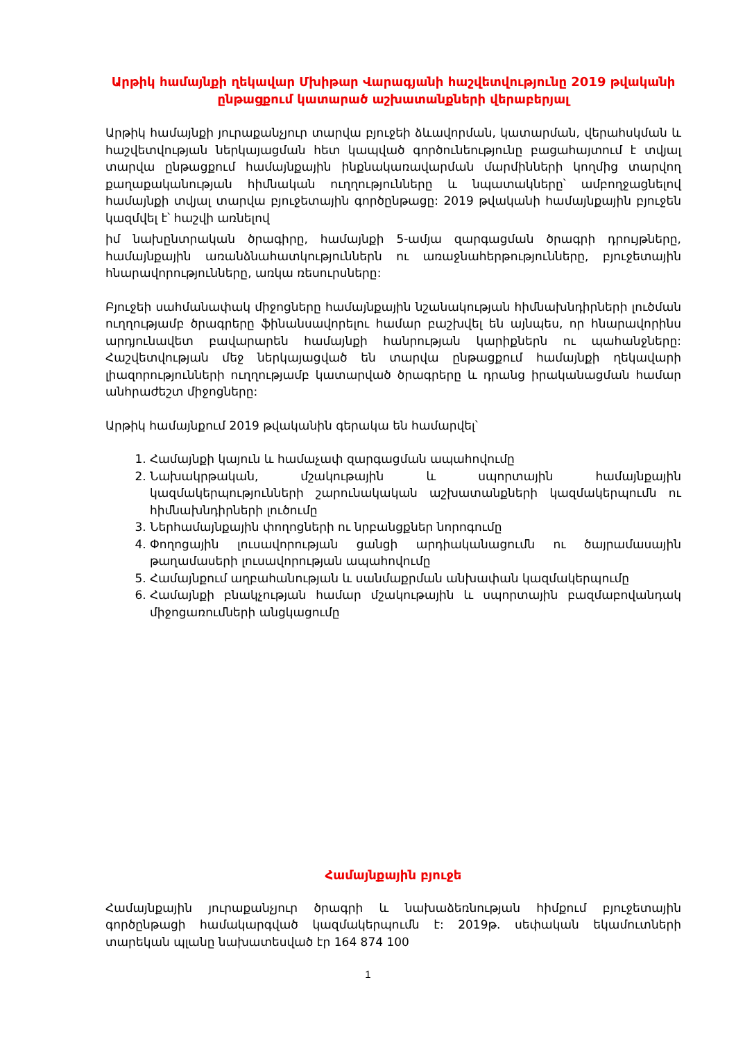Արթիկ համայնքի ղեկավար Մխիթար Վարագյանի հաշվետվությունը 2019 թվականի ընթացքում կատարած աշխատանքների վերաբերյալ
Արթիկ համայնքի յուրաքանչյուր տարվա բյուջեի ձևավորման, կատարման, վերահսկման և հաշվետվության ներկայացման հետ կապված գործունեությունը բացահայտում է տվյալ տարվա ընթացքում համայնքային ինքնակառավարման մարմինների կողմից տարվող քաղաքականության հիմնական ուղղությունները և նպատակները՝ ամբողջացնելով համայնքի տվյալ տարվա բյուջետային գործընթացը: 2019 թվականի համայնքային բյուջեն կազմվել է՝ հաշվի առնելով
իմ նախընտրական ծրագիրը, համայնքի 5-ամյա զարգացման ծրագրի դրույթները, համայնքային առանձնահատկություններն ու առաջնահերթությունները, բյուջետային հնարավորությունները, առկա ռեսուրսները:
Բյուջեի սահմանափակ միջոցները համայնքային նշանակության հիմնախնդիրների լուծման ուղղությամբ ծրագրերը ֆինանսավորելու համար բաշխվել են այնպես, որ հնարավորինս արդյունավետ բավարարեն համայնքի հանրության կարիքներն ու պահանջները: Հաշվետվության մեջ ներկայացված են տարվա ընթացքում համայնքի ղեկավարի լիազորությունների ուղղությամբ կատարված ծրագրերը և դրանց իրականացման համար անհրաժեշտ միջոցները:
Արթիկ համայնքում 2019 թվականին գերակա են համարվել՝
1. Համայնքի կայուն և համաչափ զարգացման ապահովումը
2. Նախակրթական, մշակութային և սպորտային համայնքային կազմակերպությունների շարունակական աշխատանքների կազմակերպումն ու հիմնախնդիրների լուծումը
3. Ներհամայնքային փողոցների ու նրբանցքներ նորոգումը
4. Փողոցային լուսավորության ցանցի արդիականացումն ու ծայրամասային թաղամասերի լուսավորության ապահովումը
5. Համայնքում աղբահանության և սանմաքրման անխափան կազմակերպումը
6. Համայնքի բնակչության համար մշակութային և սպորտային բազմաբովանդակ միջոցառումների անցկացումը
Համայնքային բյուջե
Համայնքային յուրաքանչյուր ծրագրի և նախաձեռնության հիմքում բյուջետային գործընթացի համակարգված կազմակերպումն է: 2019թ. սեփական եկամուտների տարեկան պլանը նախատեսված էր 164 874 100
1